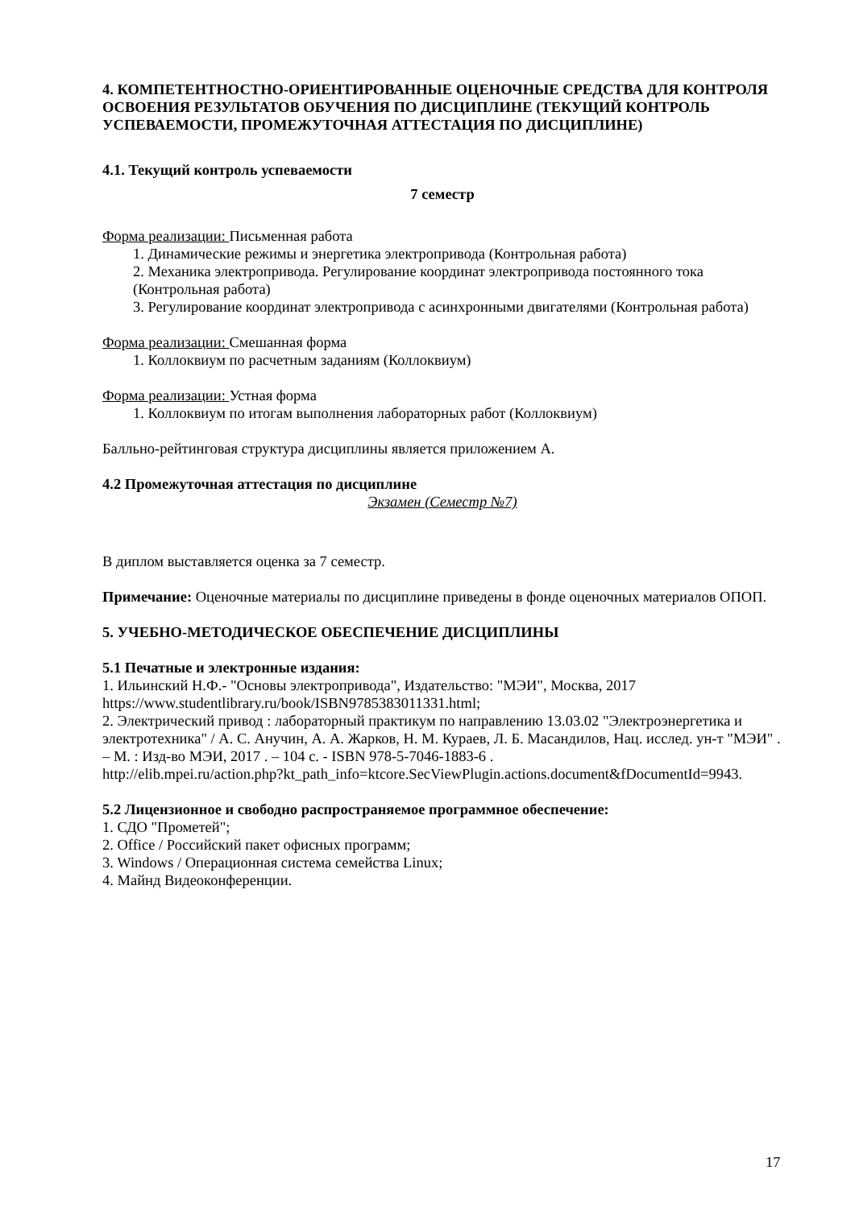4. КОМПЕТЕНТНОСТНО-ОРИЕНТИРОВАННЫЕ ОЦЕНОЧНЫЕ СРЕДСТВА ДЛЯ КОНТРОЛЯ ОСВОЕНИЯ РЕЗУЛЬТАТОВ ОБУЧЕНИЯ ПО ДИСЦИПЛИНЕ (ТЕКУЩИЙ КОНТРОЛЬ УСПЕВАЕМОСТИ, ПРОМЕЖУТОЧНАЯ АТТЕСТАЦИЯ ПО ДИСЦИПЛИНЕ)
4.1. Текущий контроль успеваемости
7 семестр
Форма реализации: Письменная работа
1. Динамические режимы и энергетика электропривода (Контрольная работа)
2. Механика электропривода. Регулирование координат электропривода постоянного тока (Контрольная работа)
3. Регулирование координат электропривода с асинхронными двигателями (Контрольная работа)
Форма реализации: Смешанная форма
1. Коллоквиум по расчетным заданиям (Коллоквиум)
Форма реализации: Устная форма
1. Коллоквиум по итогам выполнения лабораторных работ (Коллоквиум)
Балльно-рейтинговая структура дисциплины является приложением А.
4.2 Промежуточная аттестация по дисциплине
Экзамен (Семестр №7)
В диплом выставляется оценка за 7 семестр.
Примечание: Оценочные материалы по дисциплине приведены в фонде оценочных материалов ОПОП.
5. УЧЕБНО-МЕТОДИЧЕСКОЕ ОБЕСПЕЧЕНИЕ ДИСЦИПЛИНЫ
5.1 Печатные и электронные издания:
1. Ильинский Н.Ф.- "Основы электропривода", Издательство: "МЭИ", Москва, 2017 https://www.studentlibrary.ru/book/ISBN9785383011331.html;
2. Электрический привод : лабораторный практикум по направлению 13.03.02 "Электроэнергетика и электротехника" / А. С. Анучин, А. А. Жарков, Н. М. Кураев, Л. Б. Масандилов, Нац. исслед. ун-т "МЭИ" . – М. : Изд-во МЭИ, 2017 . – 104 с. - ISBN 978-5-7046-1883-6 .
http://elib.mpei.ru/action.php?kt_path_info=ktcore.SecViewPlugin.actions.document&fDocumentId=9943.
5.2 Лицензионное и свободно распространяемое программное обеспечение:
1. СДО "Прометей";
2. Office / Российский пакет офисных программ;
3. Windows / Операционная система семейства Linux;
4. Майнд Видеоконференции.
17